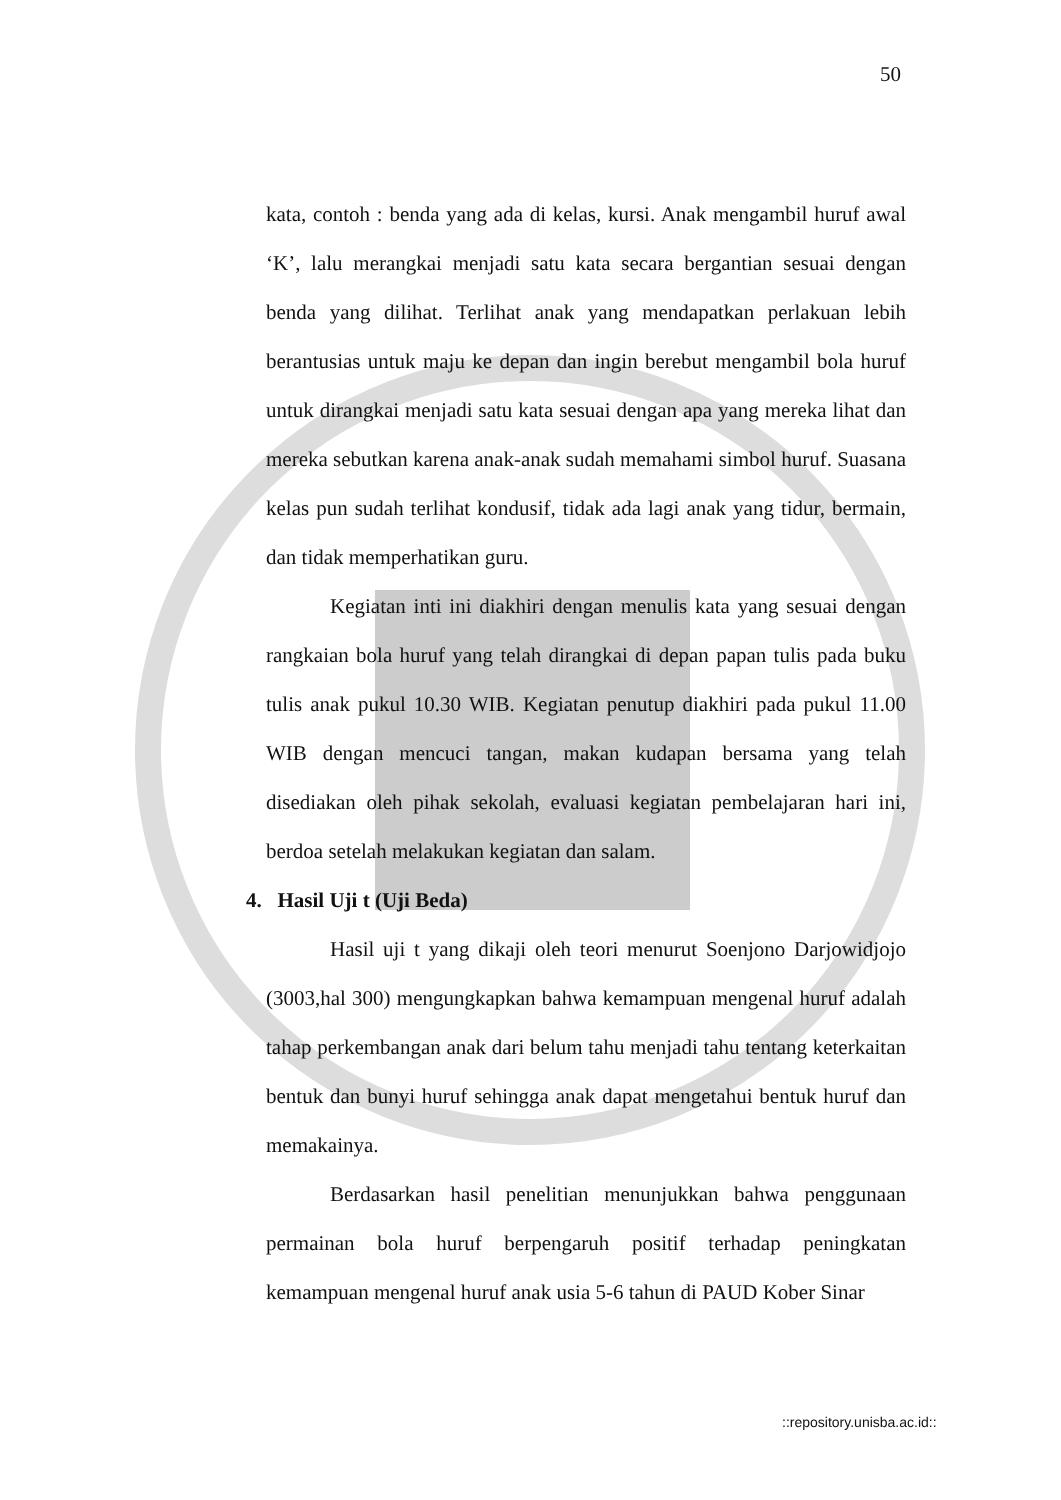50
kata, contoh : benda yang ada di kelas, kursi. Anak mengambil huruf awal ‘K’, lalu merangkai menjadi satu kata secara bergantian sesuai dengan benda yang dilihat. Terlihat anak yang mendapatkan perlakuan lebih berantusias untuk maju ke depan dan ingin berebut mengambil bola huruf untuk dirangkai menjadi satu kata sesuai dengan apa yang mereka lihat dan mereka sebutkan karena anak-anak sudah memahami simbol huruf. Suasana kelas pun sudah terlihat kondusif, tidak ada lagi anak yang tidur, bermain, dan tidak memperhatikan guru.
Kegiatan inti ini diakhiri dengan menulis kata yang sesuai dengan rangkaian bola huruf yang telah dirangkai di depan papan tulis pada buku tulis anak pukul 10.30 WIB. Kegiatan penutup diakhiri pada pukul 11.00 WIB dengan mencuci tangan, makan kudapan bersama yang telah disediakan oleh pihak sekolah, evaluasi kegiatan pembelajaran hari ini, berdoa setelah melakukan kegiatan dan salam.
4. Hasil Uji t (Uji Beda)
Hasil uji t yang dikaji oleh teori menurut Soenjono Darjowidjojo (3003,hal 300) mengungkapkan bahwa kemampuan mengenal huruf adalah tahap perkembangan anak dari belum tahu menjadi tahu tentang keterkaitan bentuk dan bunyi huruf sehingga anak dapat mengetahui bentuk huruf dan memakainya.
Berdasarkan hasil penelitian menunjukkan bahwa penggunaan permainan bola huruf berpengaruh positif terhadap peningkatan kemampuan mengenal huruf anak usia 5-6 tahun di PAUD Kober Sinar
::repository.unisba.ac.id::